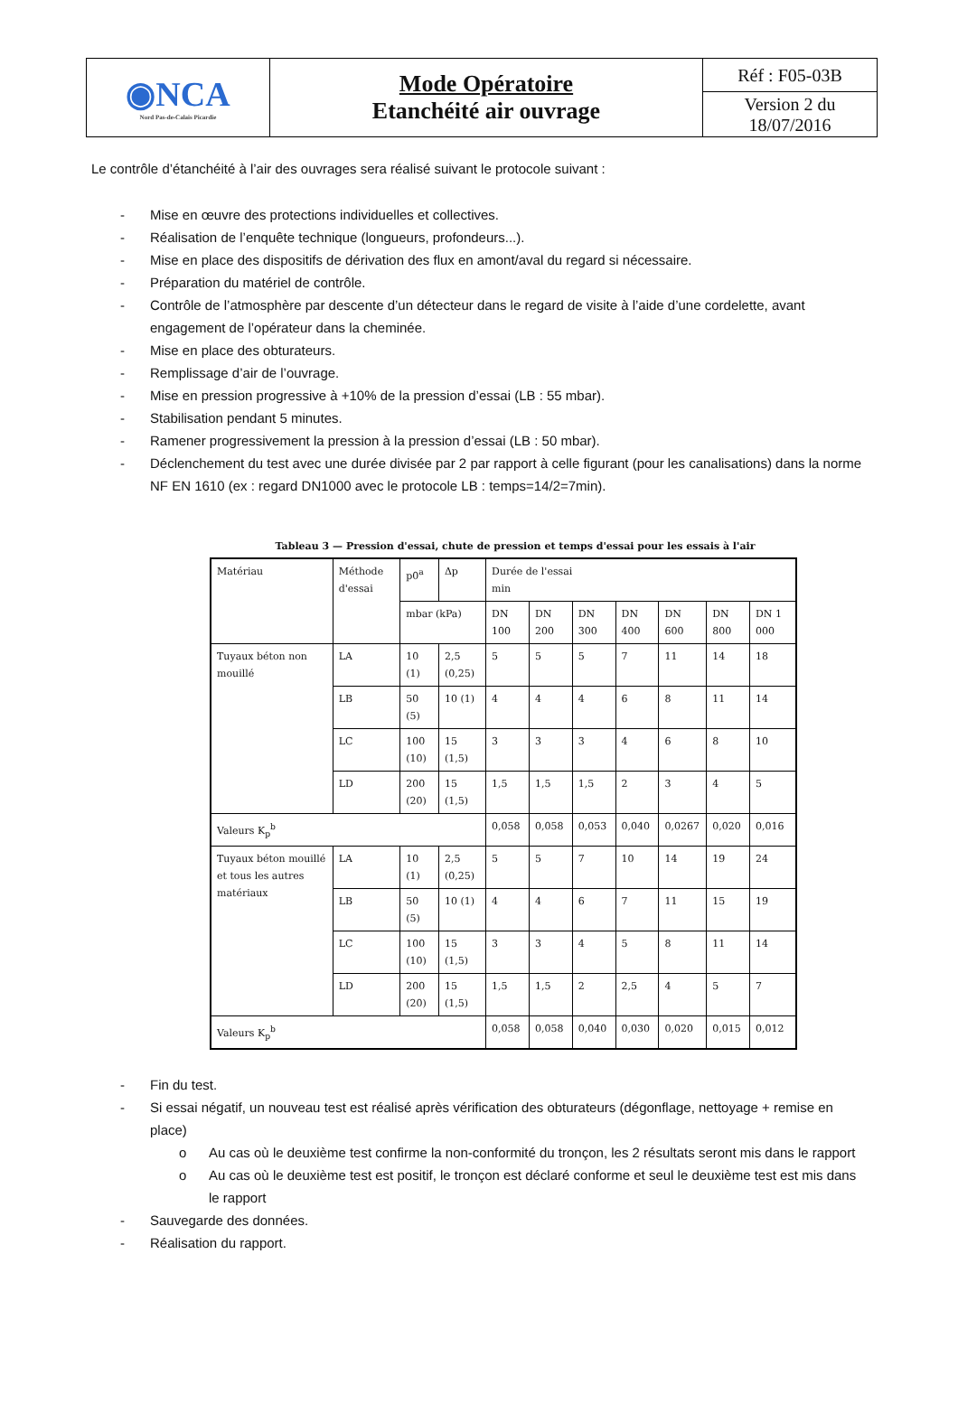| ◉NCA Nord Pas-de-Calais Picardie | Mode Opératoire Etanchéité air ouvrage | Réf : F05-03B |
| | | Version 2 du 18/07/2016 |
Le contrôle d’étanchéité à l’air des ouvrages sera réalisé suivant le protocole suivant :
- Mise en œuvre des protections individuelles et collectives.
- Réalisation de l’enquête technique (longueurs, profondeurs...).
- Mise en place des dispositifs de dérivation des flux en amont/aval du regard si nécessaire.
- Préparation du matériel de contrôle.
- Contrôle de l’atmosphère par descente d’un détecteur dans le regard de visite à l’aide d’une cordelette, avant engagement de l’opérateur dans la cheminée.
- Mise en place des obturateurs.
- Remplissage d’air de l’ouvrage.
- Mise en pression progressive à +10% de la pression d’essai (LB : 55 mbar).
- Stabilisation pendant 5 minutes.
- Ramener progressivement la pression à la pression d’essai (LB : 50 mbar).
- Déclenchement du test avec une durée divisée par 2 par rapport à celle figurant (pour les canalisations) dans la norme NF EN 1610 (ex : regard DN1000 avec le protocole LB : temps=14/2=7min).
Tableau 3 — Pression d'essai, chute de pression et temps d'essai pour les essais à l'air
| Matériau | Méthode d'essai | p0<sup>a</sup> | Δp | Durée de l'essai min | | | | | | |
| --- | --- | --- | --- | --- | --- | --- | --- | --- | --- | --- |
| | | mbar (kPa) | | DN 100 | DN 200 | DN 300 | DN 400 | DN 600 | DN 800 | DN 1 000 |
| Tuyaux béton non mouillé | LA | 10 (1) | 2,5 (0,25) | 5 | 5 | 5 | 7 | 11 | 14 | 18 |
| | LB | 50 (5) | 10 (1) | 4 | 4 | 4 | 6 | 8 | 11 | 14 |
| | LC | 100 (10) | 15 (1,5) | 3 | 3 | 3 | 4 | 6 | 8 | 10 |
| | LD | 200 (20) | 15 (1,5) | 1,5 | 1,5 | 1,5 | 2 | 3 | 4 | 5 |
| Valeurs K<sub>p</sub><sup>b</sup> | | | | 0,058 | 0,058 | 0,053 | 0,040 | 0,0267 | 0,020 | 0,016 |
| Tuyaux béton mouillé et tous les autres matériaux | LA | 10 (1) | 2,5 (0,25) | 5 | 5 | 7 | 10 | 14 | 19 | 24 |
| | LB | 50 (5) | 10 (1) | 4 | 4 | 6 | 7 | 11 | 15 | 19 |
| | LC | 100 (10) | 15 (1,5) | 3 | 3 | 4 | 5 | 8 | 11 | 14 |
| | LD | 200 (20) | 15 (1,5) | 1,5 | 1,5 | 2 | 2,5 | 4 | 5 | 7 |
| Valeurs K<sub>p</sub><sup>b</sup> | | | | 0,058 | 0,058 | 0,040 | 0,030 | 0,020 | 0,015 | 0,012 |
- Fin du test.
- Si essai négatif, un nouveau test est réalisé après vérification des obturateurs (dégonflage, nettoyage + remise en place)
o Au cas où le deuxième test confirme la non-conformité du tronçon, les 2 résultats seront mis dans le rapport
o Au cas où le deuxième test est positif, le tronçon est déclaré conforme et seul le deuxième test est mis dans le rapport
- Sauvegarde des données.
- Réalisation du rapport.